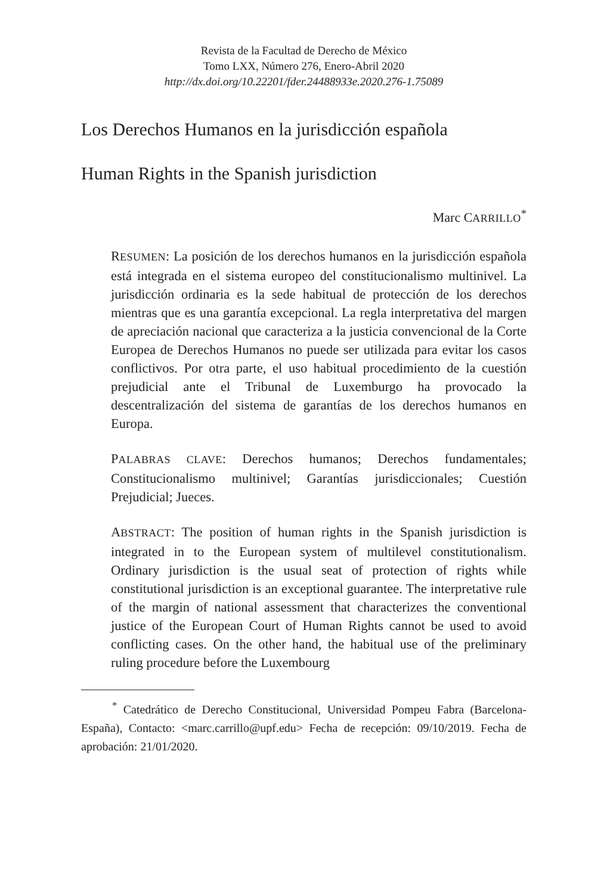Revista de la Facultad de Derecho de México
Tomo LXX, Número 276, Enero-Abril 2020
http://dx.doi.org/10.22201/fder.24488933e.2020.276-1.75089
Los Derechos Humanos en la jurisdicción española
Human Rights in the Spanish jurisdiction
Marc CARRILLO<sup>*</sup>
RESUMEN: La posición de los derechos humanos en la jurisdicción española está integrada en el sistema europeo del constitucionalismo multinivel. La jurisdicción ordinaria es la sede habitual de protección de los derechos mientras que es una garantía excepcional. La regla interpretativa del margen de apreciación nacional que caracteriza a la justicia convencional de la Corte Europea de Derechos Humanos no puede ser utilizada para evitar los casos conflictivos. Por otra parte, el uso habitual procedimiento de la cuestión prejudicial ante el Tribunal de Luxemburgo ha provocado la descentralización del sistema de garantías de los derechos humanos en Europa.
PALABRAS CLAVE: Derechos humanos; Derechos fundamentales; Constitucionalismo multinivel; Garantías jurisdiccionales; Cuestión Prejudicial; Jueces.
ABSTRACT: The position of human rights in the Spanish jurisdiction is integrated in to the European system of multilevel constitutionalism. Ordinary jurisdiction is the usual seat of protection of rights while constitutional jurisdiction is an exceptional guarantee. The interpretative rule of the margin of national assessment that characterizes the conventional justice of the European Court of Human Rights cannot be used to avoid conflicting cases. On the other hand, the habitual use of the preliminary ruling procedure before the Luxembourg
<sup>*</sup> Catedrático de Derecho Constitucional, Universidad Pompeu Fabra (Barcelona- España), Contacto: <marc.carrillo@upf.edu> Fecha de recepción: 09/10/2019. Fecha de aprobación: 21/01/2020.